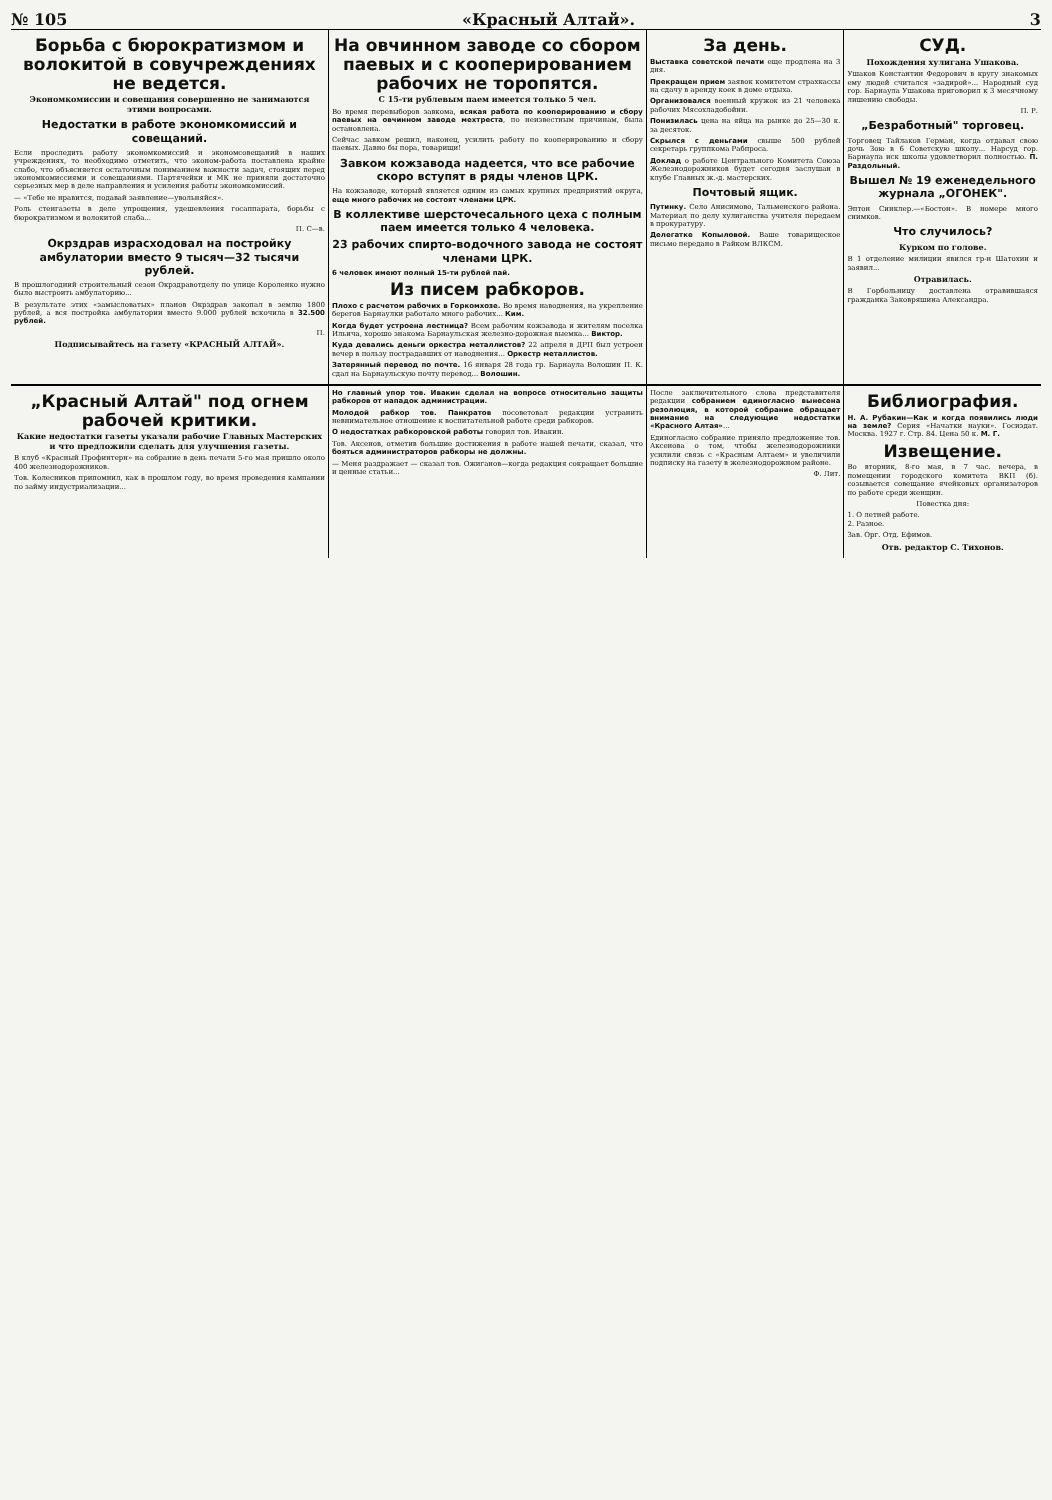№ 105 «Красный Алтай». 3
Борьба с бюрократизмом и волокитой в совучреждениях не ведется.
Экономкомиссии и совещания совершенно не занимаются этими вопросами.
Недостатки в работе экономкомиссий и совещаний.
Если проследить работу экономкомиссий и экономсовещаний в наших учреждениях, то необходимо отметить, что эконом-работа поставлена крайне слабо, что объясняется остаточным пониманием важности задач, стоящих перед экономкомиссиями и совещаниями. Партячейки и МК не приняли достаточно серьезных мер в деле направления и усиления работы экономкомиссий.
— «Тебе не нравится, подавай заявление—увольняйся».
Роль стенгазеты в деле упрощения, удешевления госаппарата, борьбы с бюрократизмом и волокитой слаба...
П. С—в.
Окрздрав израсходовал на постройку амбулатории вместо 9 тысяч—32 тысячи рублей.
В прошлогодний строительный сезон Окрздравотделу по улице Короленко нужно было выстроить амбулаторию...
В результате этих «замысловатых» планов Окрздрав закопал в землю 1800 рублей, а вся постройка амбулатории вместо 9.000 рублей вскочила в 32.500 рублей.
П.
Подписывайтесь на газету «КРАСНЫЙ АЛТАЙ».
На овчинном заводе со сбором паевых и с кооперированием рабочих не торопятся.
С 15-ти рублевым паем имеется только 5 чел.
Во время перевыборов завкома, всякая работа по кооперированию и сбору паевых на овчинном заводе мехтреста, по неизвестным причинам, была остановлена.
Сейчас завком решил, наконец, усилить работу по кооперированию и сбору паевых. Давно бы пора, товарищи!
Завком кожзавода надеется, что все рабочие скоро вступят в ряды членов ЦРК.
На кожзаводе, который является одним из самых крупных предприятий округа, еще много рабочих не состоят членами ЦРК.
В коллективе шерсточесального цеха с полным паем имеется только 4 человека.
23 рабочих спирто-водочного завода не состоят членами ЦРК.
6 человек имеют полный 15-ти рублей пай.
Из писем рабкоров.
Плохо с расчетом рабочих в Горкомхозе. Во время наводнения, на укрепление берегов Барнаулки работало много рабочих... Ким.
Когда будет устроена лестница? Всем рабочим кожзавода и жителям поселка Ильича, хорошо знакома Барнаульская железно-дорожная выемка... Виктор.
Куда девались деньги оркестра металлистов? 22 апреля в ДРП был устроен вечер в пользу пострадавших от наводнения... Оркестр металлистов.
Затерянный перевод по почте. 16 января 28 года гр. Барнаула Волошин П. К. сдал на Барнаульскую почту перевод... Волошин.
За день.
Выставка советской печати еще продлена на 3 дня.
Прекращен прием заявок комитетом страхкассы на сдачу в аренду коек в доме отдыха.
Организовался военный кружок из 21 человека рабочих Мясохладобойни.
Понизилась цена на яйца на рынке до 25—30 к. за десяток.
Скрылся с деньгами свыше 500 рублей секретарь группкома Рабпроса.
Доклад о работе Центрального Комитета Союза Железнодорожников будет сегодня заслушан в клубе Главных ж.-д. мастерских.
Почтовый ящик.
Путинку. Село Анисимово, Тальменского района. Материал по делу хулиганства учителя передаем в прокуратуру.
Делегатке Копыловой. Ваше товарищеское письмо передано в Райком ВЛКСМ.
СУД.
Похождения хулигана Ушакова.
Ушаков Константин Федорович в кругу знакомых ему людей считался «задирой»... Народный суд гор. Барнаула Ушакова приговорил к 3 месячному лишению свободы.
П. Р.
„Безработный" торговец.
Торговец Тайлаков Герман, когда отдавал свою дочь Зою в 6 Советскую школу... Нарсуд гор. Барнаула иск школы удовлетворил полностью. П. Раздольный.
Вышел № 19 еженедельного журнала „ОГОНЕК".
Эптон Синклер.—«Бостон». В номере много снимков.
Что случилось?
Курком по голове.
В 1 отделение милиции явился гр-н Шатохин и заявил...
Отравилась.
В Горбольницу доставлена отравившаяся гражданка Заковряшина Александра.
„Красный Алтай" под огнем рабочей критики.
Какие недостатки газеты указали рабочие Главных Мастерских и что предложили сделать для улучшения газеты.
В клуб «Красный Профинтерн» на собрание в день печати 5-го мая пришло около 400 железнодорожников.
Тов. Колесников припомнил, как в прошлом году, во время проведения кампании по займу индустриализации...
Но главный упор тов. Ивакин сделал на вопросе относительно защиты рабкоров от нападок администрации.
Молодой рабкор тов. Панкратов посоветовал редакции устранить невнимательное отношение к воспитательной работе среди рабкоров.
О недостатках рабкоровской работы говорил тов. Ивакин.
Тов. Аксенов, отметив большие достижения в работе нашей печати, сказал, что бояться администраторов рабкоры не должны.
— Меня раздражает — сказал тов. Ожиганов—когда редакция сокращает большие и ценные статьи...
После заключительного слова представителя редакции собранием единогласно вынесена резолюция, в которой собрание обращает внимание на следующие недостатки «Красного Алтая»...
Единогласно собрание приняло предложение тов. Аксенова о том, чтобы железнодорожники усилили связь с «Красным Алтаем» и увеличили подписку на газету в железнодорожном районе.
Ф. Лит.
Библиография.
Н. А. Рубакин—Как и когда появились люди на земле? Серия «Начатки науки». Госиздат. Москва. 1927 г. Стр. 84. Цена 50 к. М. Г.
Извещение.
Во вторник, 8-го мая, в 7 час. вечера, в помещении городского комитета ВКП (б). созывается совещание ячейковых организаторов по работе среди женщин.
Повестка дня:
1. О летней работе.
2. Разное.
Зав. Орг. Отд. Ефимов.
Отв. редактор С. Тихонов.